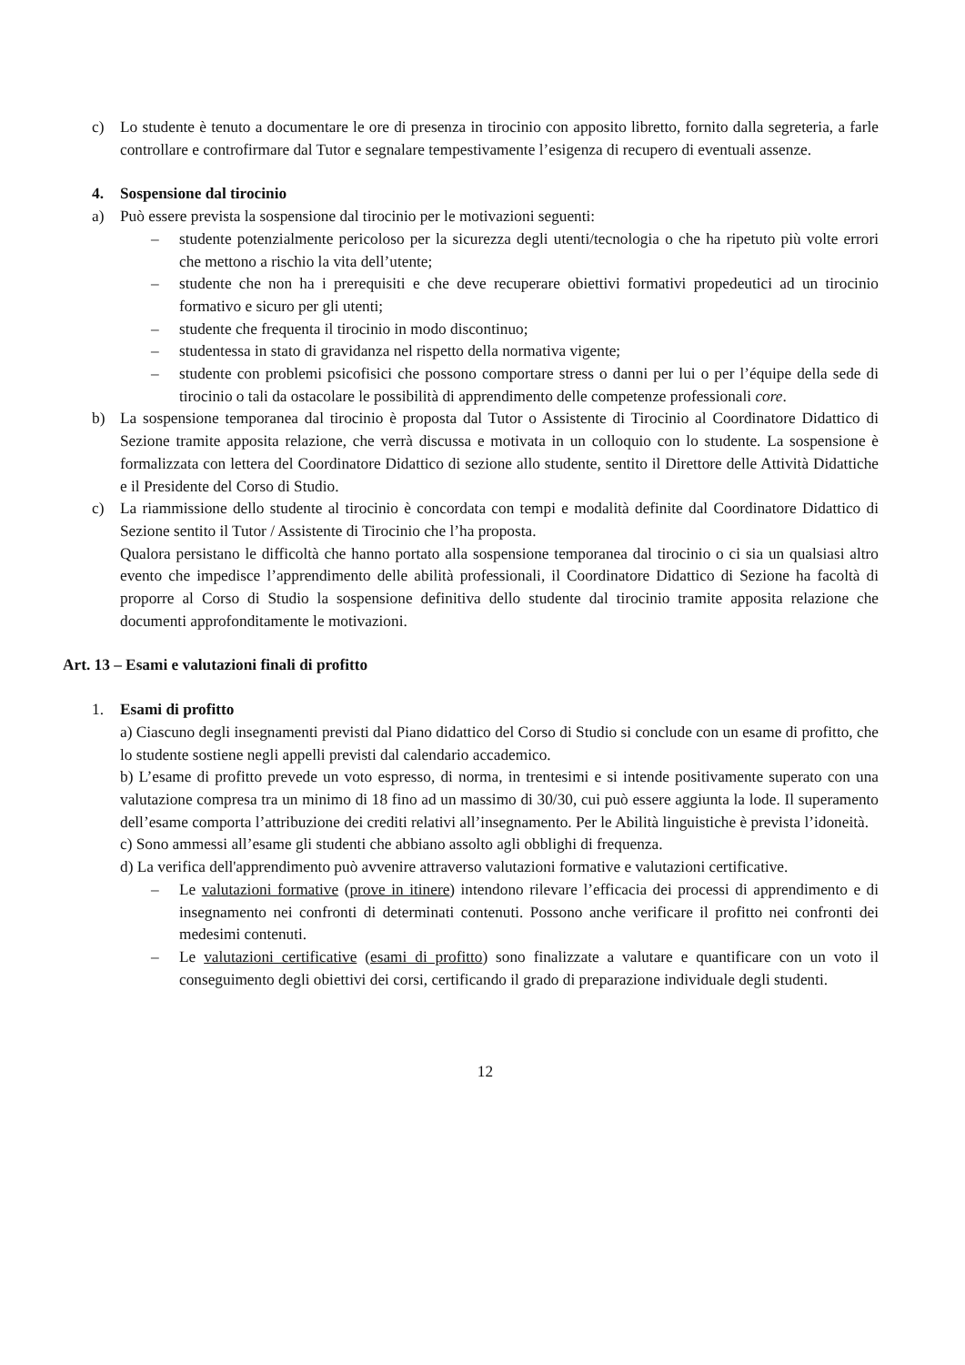c) Lo studente è tenuto a documentare le ore di presenza in tirocinio con apposito libretto, fornito dalla segreteria, a farle controllare e controfirmare dal Tutor e segnalare tempestivamente l’esigenza di recupero di eventuali assenze.
4. Sospensione dal tirocinio
a) Può essere prevista la sospensione dal tirocinio per le motivazioni seguenti:
– studente potenzialmente pericoloso per la sicurezza degli utenti/tecnologia o che ha ripetuto più volte errori che mettono a rischio la vita dell’utente;
– studente che non ha i prerequisiti e che deve recuperare obiettivi formativi propedeutici ad un tirocinio formativo e sicuro per gli utenti;
– studente che frequenta il tirocinio in modo discontinuo;
– studentessa in stato di gravidanza nel rispetto della normativa vigente;
– studente con problemi psicofisici che possono comportare stress o danni per lui o per l’équipe della sede di tirocinio o tali da ostacolare le possibilità di apprendimento delle competenze professionali core.
b) La sospensione temporanea dal tirocinio è proposta dal Tutor o Assistente di Tirocinio al Coordinatore Didattico di Sezione tramite apposita relazione, che verrà discussa e motivata in un colloquio con lo studente. La sospensione è formalizzata con lettera del Coordinatore Didattico di sezione allo studente, sentito il Direttore delle Attività Didattiche e il Presidente del Corso di Studio.
c) La riammissione dello studente al tirocinio è concordata con tempi e modalità definite dal Coordinatore Didattico di Sezione sentito il Tutor / Assistente di Tirocinio che l’ha proposta.
Qualora persistano le difficoltà che hanno portato alla sospensione temporanea dal tirocinio o ci sia un qualsiasi altro evento che impedisce l’apprendimento delle abilità professionali, il Coordinatore Didattico di Sezione ha facoltà di proporre al Corso di Studio la sospensione definitiva dello studente dal tirocinio tramite apposita relazione che documenti approfonditamente le motivazioni.
Art. 13 – Esami e valutazioni finali di profitto
1. Esami di profitto
a) Ciascuno degli insegnamenti previsti dal Piano didattico del Corso di Studio si conclude con un esame di profitto, che lo studente sostiene negli appelli previsti dal calendario accademico.
b) L’esame di profitto prevede un voto espresso, di norma, in trentesimi e si intende positivamente superato con una valutazione compresa tra un minimo di 18 fino ad un massimo di 30/30, cui può essere aggiunta la lode. Il superamento dell’esame comporta l’attribuzione dei crediti relativi all’insegnamento. Per le Abilità linguistiche è prevista l’idoneità.
c) Sono ammessi all’esame gli studenti che abbiano assolto agli obblighi di frequenza.
d) La verifica dell'apprendimento può avvenire attraverso valutazioni formative e valutazioni certificative.
– Le valutazioni formative (prove in itinere) intendono rilevare l’efficacia dei processi di apprendimento e di insegnamento nei confronti di determinati contenuti. Possono anche verificare il profitto nei confronti dei medesimi contenuti.
– Le valutazioni certificative (esami di profitto) sono finalizzate a valutare e quantificare con un voto il conseguimento degli obiettivi dei corsi, certificando il grado di preparazione individuale degli studenti.
12